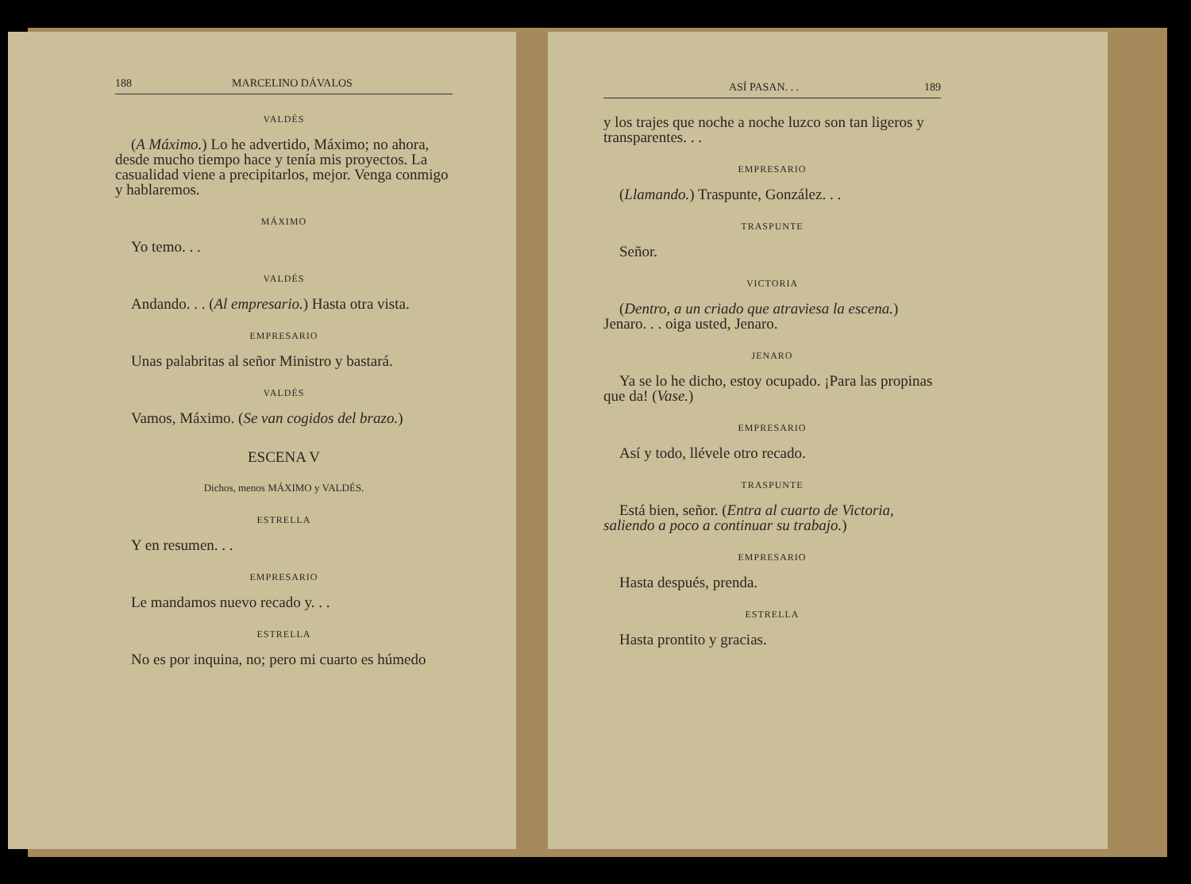188 MARCELINO DÁVALOS
VALDÉS
(A Máximo.) Lo he advertido, Máximo; no ahora, desde mucho tiempo hace y tenía mis proyectos. La casualidad viene a precipitarlos, mejor. Venga conmigo y hablaremos.
MÁXIMO
Yo temo. . .
VALDÉS
Andando. . . (Al empresario.) Hasta otra vista.
EMPRESARIO
Unas palabritas al señor Ministro y bastará.
VALDÉS
Vamos, Máximo. (Se van cogidos del brazo.)
ESCENA V
Dichos, menos MÁXIMO y VALDÉS.
ESTRELLA
Y en resumen. . .
EMPRESARIO
Le mandamos nuevo recado y. . .
ESTRELLA
No es por inquina, no; pero mi cuarto es húmedo
ASÍ PASAN. . . 189
y los trajes que noche a noche luzco son tan ligeros y transparentes. . .
EMPRESARIO
(Llamando.) Traspunte, González. . .
TRASPUNTE
Señor.
VICTORIA
(Dentro, a un criado que atraviesa la escena.) Jenaro. . . oiga usted, Jenaro.
JENARO
Ya se lo he dicho, estoy ocupado. ¡Para las propinas que da! (Vase.)
EMPRESARIO
Así y todo, llévele otro recado.
TRASPUNTE
Está bien, señor. (Entra al cuarto de Victoria, saliendo a poco a continuar su trabajo.)
EMPRESARIO
Hasta después, prenda.
ESTRELLA
Hasta prontito y gracias.